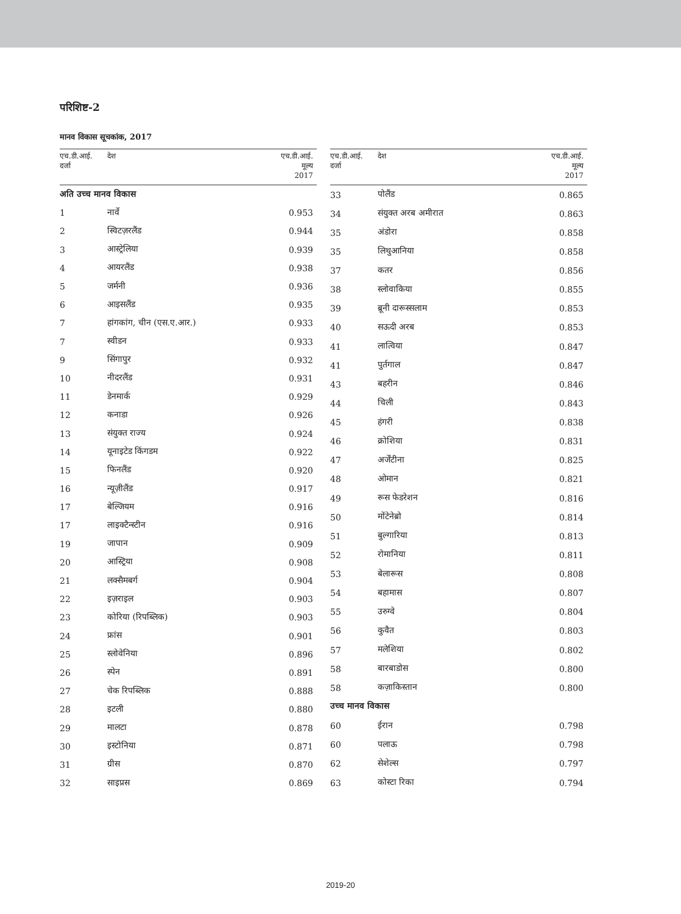परिशिष्ट-2
मानव विकास सूचकांक, 2017
| एच.डी.आई. दर्जा | देश | एच.डी.आई. मूल्य 2017 |
| --- | --- | --- |
| अति उच्च मानव विकास | | |
| 1 | नार्वे | 0.953 |
| 2 | स्विटज़रलैंड | 0.944 |
| 3 | आस्ट्रेलिया | 0.939 |
| 4 | आयरलैंड | 0.938 |
| 5 | जर्मनी | 0.936 |
| 6 | आइसलैंड | 0.935 |
| 7 | हांगकांग, चीन (एस.ए.आर.) | 0.933 |
| 7 | स्वीडन | 0.933 |
| 9 | सिंगापुर | 0.932 |
| 10 | नीदरलैंड | 0.931 |
| 11 | डेनमार्क | 0.929 |
| 12 | कनाडा | 0.926 |
| 13 | संयुक्त राज्य | 0.924 |
| 14 | यूनाइटेड किंगडम | 0.922 |
| 15 | फिनलैंड | 0.920 |
| 16 | न्यूज़ीलैंड | 0.917 |
| 17 | बेल्जियम | 0.916 |
| 17 | लाइक्टैन्स्टीन | 0.916 |
| 19 | जापान | 0.909 |
| 20 | आस्ट्रिया | 0.908 |
| 21 | लक्सैमबर्ग | 0.904 |
| 22 | इज़राइल | 0.903 |
| 23 | कोरिया (रिपब्लिक) | 0.903 |
| 24 | फ्रांस | 0.901 |
| 25 | स्लोवेनिया | 0.896 |
| 26 | स्पेन | 0.891 |
| 27 | चेक रिपब्लिक | 0.888 |
| 28 | इटली | 0.880 |
| 29 | मालटा | 0.878 |
| 30 | इस्टोनिया | 0.871 |
| 31 | ग्रीस | 0.870 |
| 32 | साइप्रस | 0.869 |
| एच.डी.आई. दर्जा | देश | एच.डी.आई. मूल्य 2017 |
| --- | --- | --- |
| 33 | पोलैंड | 0.865 |
| 34 | संयुक्त अरब अमीरात | 0.863 |
| 35 | अंडोरा | 0.858 |
| 35 | लिथुआनिया | 0.858 |
| 37 | कतर | 0.856 |
| 38 | स्लोवाकिया | 0.855 |
| 39 | ब्रूनी दारूस्सलाम | 0.853 |
| 40 | सऊदी अरब | 0.853 |
| 41 | लात्विया | 0.847 |
| 41 | पुर्तगाल | 0.847 |
| 43 | बहरीन | 0.846 |
| 44 | चिली | 0.843 |
| 45 | हंगरी | 0.838 |
| 46 | क्रोशिया | 0.831 |
| 47 | अर्जेंटीना | 0.825 |
| 48 | ओमान | 0.821 |
| 49 | रूस फेडरेशन | 0.816 |
| 50 | मोंटेनेब्रो | 0.814 |
| 51 | बुल्गारिया | 0.813 |
| 52 | रोमानिया | 0.811 |
| 53 | बेलारूस | 0.808 |
| 54 | बहामास | 0.807 |
| 55 | उरुग्वे | 0.804 |
| 56 | कुवैत | 0.803 |
| 57 | मलेशिया | 0.802 |
| 58 | बारबाडोस | 0.800 |
| 58 | कज़ाकिस्तान | 0.800 |
| उच्च मानव विकास | | |
| 60 | ईरान | 0.798 |
| 60 | पलाऊ | 0.798 |
| 62 | सेशेल्स | 0.797 |
| 63 | कोस्टा रिका | 0.794 |
2019-20